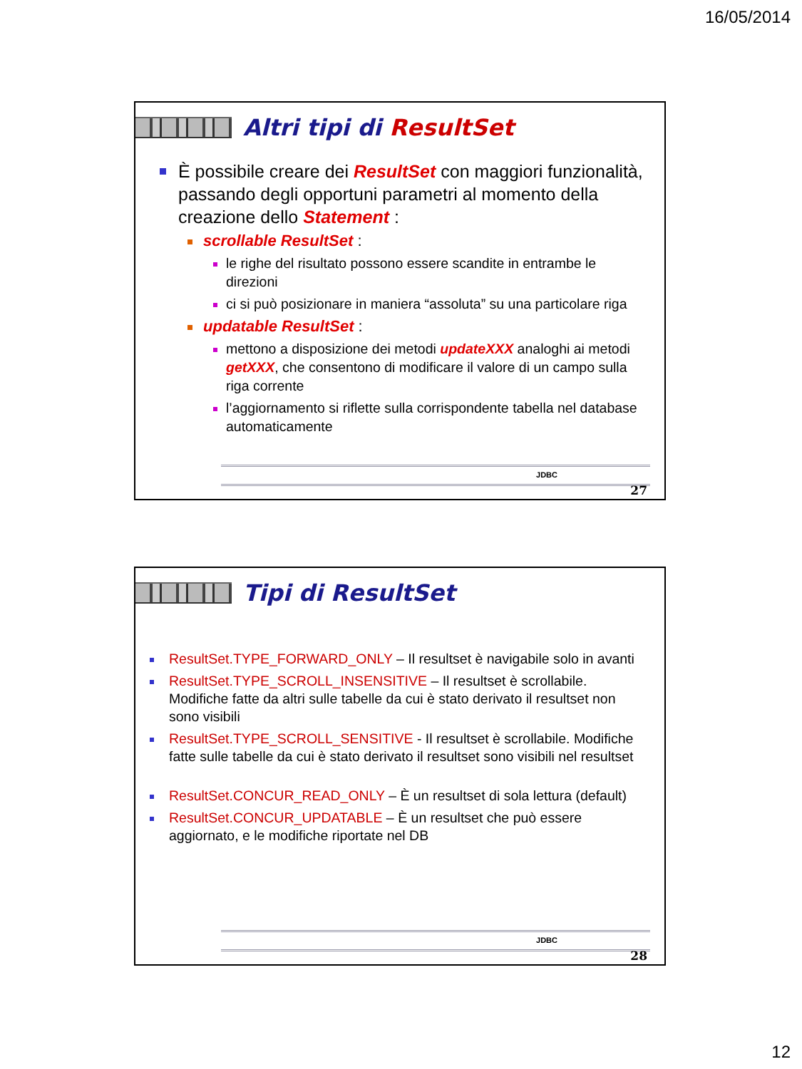16/05/2014
Altri tipi di ResultSet
È possibile creare dei ResultSet con maggiori funzionalità, passando degli opportuni parametri al momento della creazione dello Statement :
scrollable ResultSet :
le righe del risultato possono essere scandite in entrambe le direzioni
ci si può posizionare in maniera “assoluta” su una particolare riga
updatable ResultSet :
mettono a disposizione dei metodi updateXXX analoghi ai metodi getXXX, che consentono di modificare il valore di un campo sulla riga corrente
l’aggiornamento si riflette sulla corrispondente tabella nel database automaticamente
JDBC
27
Tipi di ResultSet
ResultSet.TYPE_FORWARD_ONLY – Il resultset è navigabile solo in avanti
ResultSet.TYPE_SCROLL_INSENSITIVE – Il resultset è scrollabile. Modifiche fatte da altri sulle tabelle da cui è stato derivato il resultset non sono visibili
ResultSet.TYPE_SCROLL_SENSITIVE - Il resultset è scrollabile. Modifiche fatte sulle tabelle da cui è stato derivato il resultset sono visibili nel resultset
ResultSet.CONCUR_READ_ONLY – È un resultset di sola lettura (default)
ResultSet.CONCUR_UPDATABLE – È un resultset che può essere aggiornato, e le modifiche riportate nel DB
JDBC
28
12